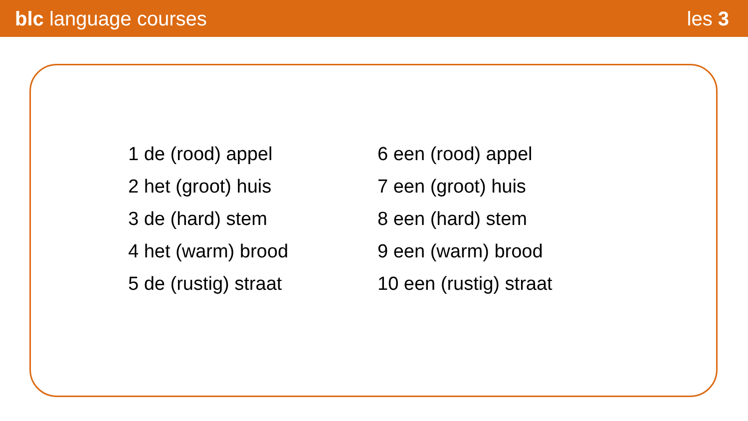blc language courses les 3
1 de (rood) appel
2 het (groot) huis
3 de (hard) stem
4 het (warm) brood
5 de (rustig) straat
6 een (rood) appel
7 een (groot) huis
8 een (hard) stem
9 een (warm) brood
10 een (rustig) straat